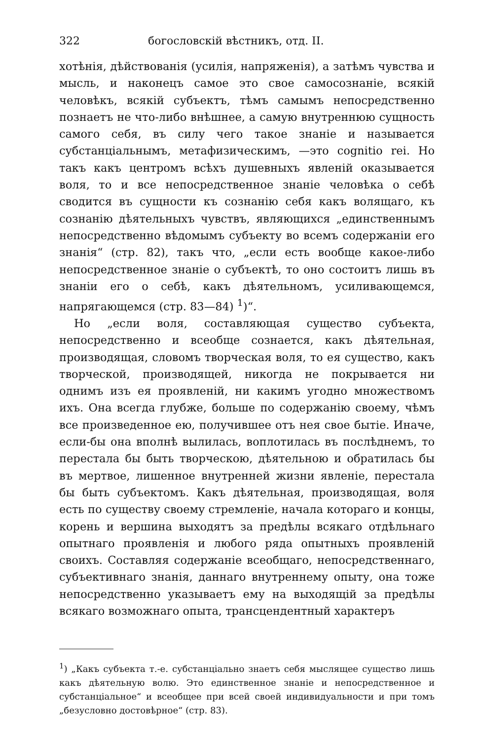322 богословскій вѣстникъ, отд. II.
хотѣнія, дѣйствованія (усилія, напряженія), а затѣмъ чувства и мысль, и наконецъ самое это свое самосознаніе, всякій человѣкъ, всякій субъектъ, тѣмъ самымъ непосредственно познаетъ не что-либо внѣшнее, а самую внутреннюю сущность самого себя, въ силу чего такое знаніе и называется субстанціальнымъ, метафизическимъ, —это cognitio rei. Но такъ какъ центромъ всѣхъ душевныхъ явленій оказывается воля, то и все непосредственное знаніе человѣка о себѣ сводится въ сущности къ сознанію себя какъ волящаго, къ сознанію дѣятельныхъ чувствъ, являющихся „единственнымъ непосредственно вѣдомымъ субъекту во всемъ содержаніи его знанія“ (стр. 82), такъ что, „если есть вообще какое-либо непосредственное знаніе о субъектѣ, то оно состоитъ лишь въ знаніи его о себѣ, какъ дѣятельномъ, усиливающемся, напрягающемся (стр. 83—84) <sup>1</sup>)“.
Но „если воля, составляющая существо субъекта, непосредственно и всеобще сознается, какъ дѣятельная, производящая, словомъ творческая воля, то ея существо, какъ творческой, производящей, никогда не покрывается ни однимъ изъ ея проявленій, ни какимъ угодно множествомъ ихъ. Она всегда глубже, больше по содержанію своему, чѣмъ все произведенное ею, получившее отъ нея свое бытіе. Иначе, если-бы она вполнѣ вылилась, воплотилась въ послѣднемъ, то перестала бы быть творческою, дѣятельною и обратилась бы въ мертвое, лишенное внутренней жизни явленіе, перестала бы быть субъектомъ. Какъ дѣятельная, производящая, воля есть по существу своему стремленіе, начала котораго и концы, корень и вершина выходятъ за предѣлы всякаго отдѣльнаго опытнаго проявленія и любого ряда опытныхъ проявленій своихъ. Составляя содержаніе всеобщаго, непосредственнаго, субъективнаго знанія, даннаго внутреннему опыту, она тоже непосредственно указываетъ ему на выходящій за предѣлы всякаго возможнаго опыта, трансцендентный характеръ
<sup>1</sup>) „Какъ субъекта т.-е. субстанціально знаетъ себя мыслящее существо лишь какъ дѣятельную волю. Это единственное знаніе и непосредственное и субстанціальное“ и всеобщее при всей своей индивидуальности и при томъ „безусловно достовѣрное“ (стр. 83).